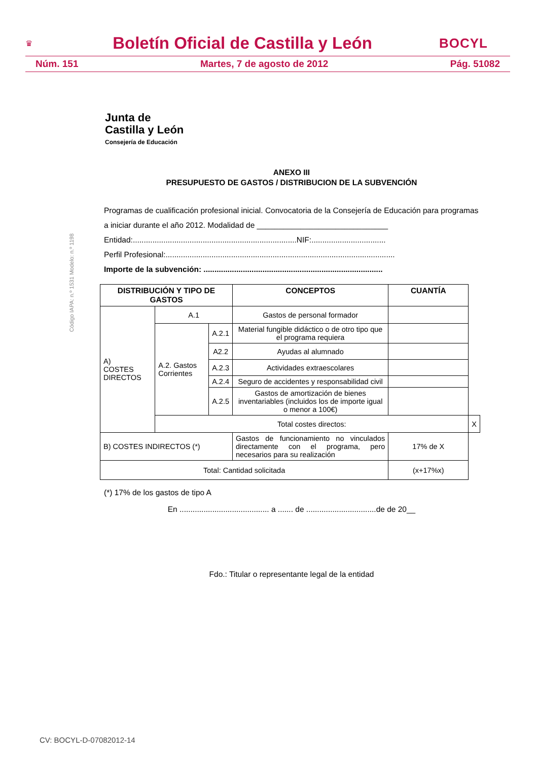♛ Boletín Oficial de Castilla y León BOCYL
Núm. 151 Martes, 7 de agosto de 2012 Pág. 51082
Junta de
Castilla y León
Consejería de Educación
Código IAPA: n.º 1531 Modelo: n.º 1198
ANEXO III
PRESUPUESTO DE GASTOS / DISTRIBUCION DE LA SUBVENCIÓN
Programas de cualificación profesional inicial. Convocatoria de la Consejería de Educación para programas a iniciar durante el año 2012. Modalidad de ______________________________
Entidad:...........................................................................NIF:..................................
Perfil Profesional:.........................................................................................................
Importe de la subvención: ..................................................................................
| DISTRIBUCIÓN Y TIPO DE GASTOS | | | CONCEPTOS | CUANTÍA | |
| --- | --- | --- | --- | --- | --- |
| A) COSTES DIRECTOS | A.1 | | Gastos de personal formador | | |
| | A.2. Gastos Corrientes | A.2.1 | Material fungible didáctico o de otro tipo que el programa requiera | | |
| | | A2.2 | Ayudas al alumnado | | |
| | | A.2.3 | Actividades extraescolares | | |
| | | A.2.4 | Seguro de accidentes y responsabilidad civil | | |
| | | A.2.5 | Gastos de amortización de bienes inventariables (incluidos los de importe igual o menor a 100€) | | |
| | Total costes directos: | | | | X |
| B) COSTES INDIRECTOS (*) | | | Gastos de funcionamiento no vinculados directamente con el programa, pero necesarios para su realización | 17% de X | |
| Total: Cantidad solicitada | | | | (x+17%x) | |
(*) 17% de los gastos de tipo A
En ......................................... a ....... de ................................de de 20__
Fdo.: Titular o representante legal de la entidad
CV: BOCYL-D-07082012-14